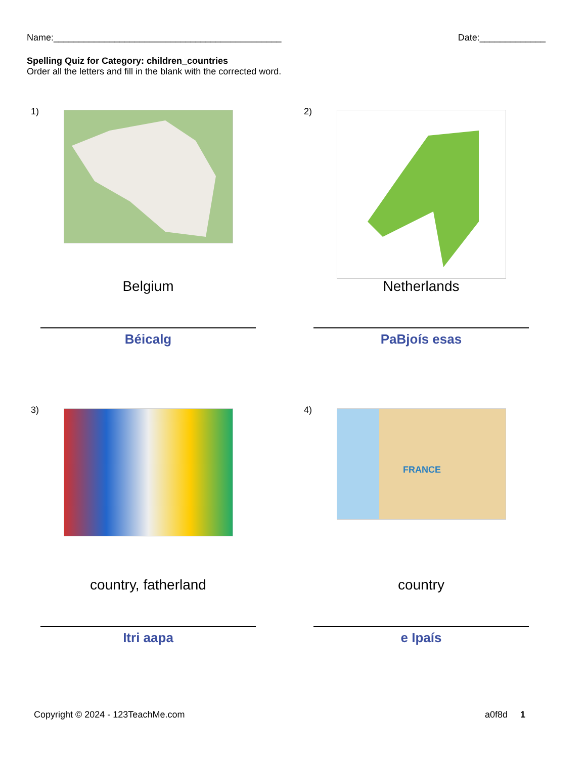Name:_____________________________________________ Date:_____________
Spelling Quiz for Category: children_countries
Order all the letters and fill in the blank with the corrected word.
1)
Belgium
Béicalg
2)
Netherlands
PaBjoís esas
3)
country, fatherland
Itri aapa
4) FRANCE
country
e Ipaís
Copyright © 2024 - 123TeachMe.com a0f8d 1